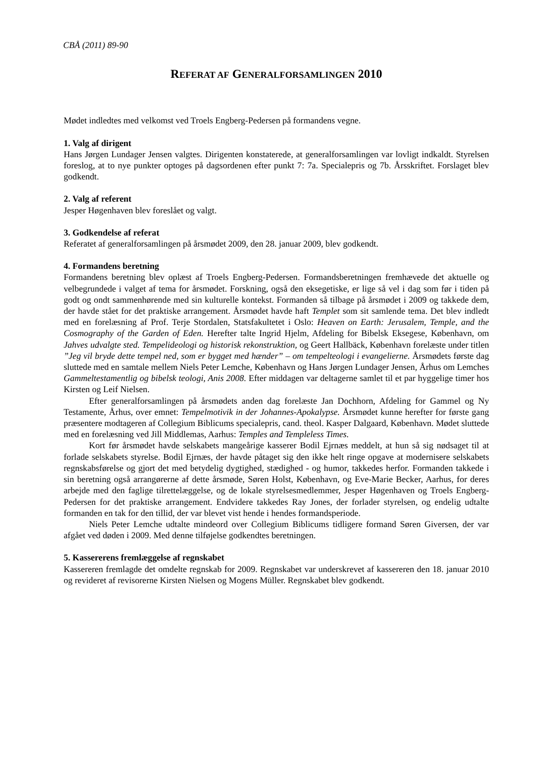CBÅ (2011) 89-90
REFERAT AF GENERALFORSAMLINGEN 2010
Mødet indledtes med velkomst ved Troels Engberg-Pedersen på formandens vegne.
1. Valg af dirigent
Hans Jørgen Lundager Jensen valgtes. Dirigenten konstaterede, at generalforsamlingen var lovligt indkaldt. Styrelsen foreslog, at to nye punkter optoges på dagsordenen efter punkt 7: 7a. Specialepris og 7b. Årsskriftet. Forslaget blev godkendt.
2. Valg af referent
Jesper Høgenhaven blev foreslået og valgt.
3. Godkendelse af referat
Referatet af generalforsamlingen på årsmødet 2009, den 28. januar 2009, blev godkendt.
4. Formandens beretning
Formandens beretning blev oplæst af Troels Engberg-Pedersen. Formandsberetningen fremhævede det aktuelle og velbegrundede i valget af tema for årsmødet. Forskning, også den eksegetiske, er lige så vel i dag som før i tiden på godt og ondt sammenhørende med sin kulturelle kontekst. Formanden så tilbage på årsmødet i 2009 og takkede dem, der havde stået for det praktiske arrangement. Årsmødet havde haft Templet som sit samlende tema. Det blev indledt med en forelæsning af Prof. Terje Stordalen, Statsfakultetet i Oslo: Heaven on Earth: Jerusalem, Temple, and the Cosmography of the Garden of Eden. Herefter talte Ingrid Hjelm, Afdeling for Bibelsk Eksegese, København, om Jahves udvalgte sted. Tempelideologi og historisk rekonstruktion, og Geert Hallbäck, København forelæste under titlen ”Jeg vil bryde dette tempel ned, som er bygget med hænder” – om tempelteologi i evangelierne. Årsmødets første dag sluttede med en samtale mellem Niels Peter Lemche, København og Hans Jørgen Lundager Jensen, Århus om Lemches Gammeltestamentlig og bibelsk teologi, Anis 2008. Efter middagen var deltagerne samlet til et par hyggelige timer hos Kirsten og Leif Nielsen.
Efter generalforsamlingen på årsmødets anden dag forelæste Jan Dochhorn, Afdeling for Gammel og Ny Testamente, Århus, over emnet: Tempelmotivik in der Johannes-Apokalypse. Årsmødet kunne herefter for første gang præsentere modtageren af Collegium Biblicums specialepris, cand. theol. Kasper Dalgaard, København. Mødet sluttede med en forelæsning ved Jill Middlemas, Aarhus: Temples and Templeless Times.
Kort før årsmødet havde selskabets mangeårige kasserer Bodil Ejrnæs meddelt, at hun så sig nødsaget til at forlade selskabets styrelse. Bodil Ejrnæs, der havde påtaget sig den ikke helt ringe opgave at modernisere selskabets regnskabsførelse og gjort det med betydelig dygtighed, stædighed - og humor, takkedes herfor. Formanden takkede i sin beretning også arrangørerne af dette årsmøde, Søren Holst, København, og Eve-Marie Becker, Aarhus, for deres arbejde med den faglige tilrettelæggelse, og de lokale styrelsesmedlemmer, Jesper Høgenhaven og Troels Engberg-Pedersen for det praktiske arrangement. Endvidere takkedes Ray Jones, der forlader styrelsen, og endelig udtalte formanden en tak for den tillid, der var blevet vist hende i hendes formandsperiode.
Niels Peter Lemche udtalte mindeord over Collegium Biblicums tidligere formand Søren Giversen, der var afgået ved døden i 2009. Med denne tilføjelse godkendtes beretningen.
5. Kassererens fremlæggelse af regnskabet
Kassereren fremlagde det omdelte regnskab for 2009. Regnskabet var underskrevet af kassereren den 18. januar 2010 og revideret af revisorerne Kirsten Nielsen og Mogens Müller. Regnskabet blev godkendt.